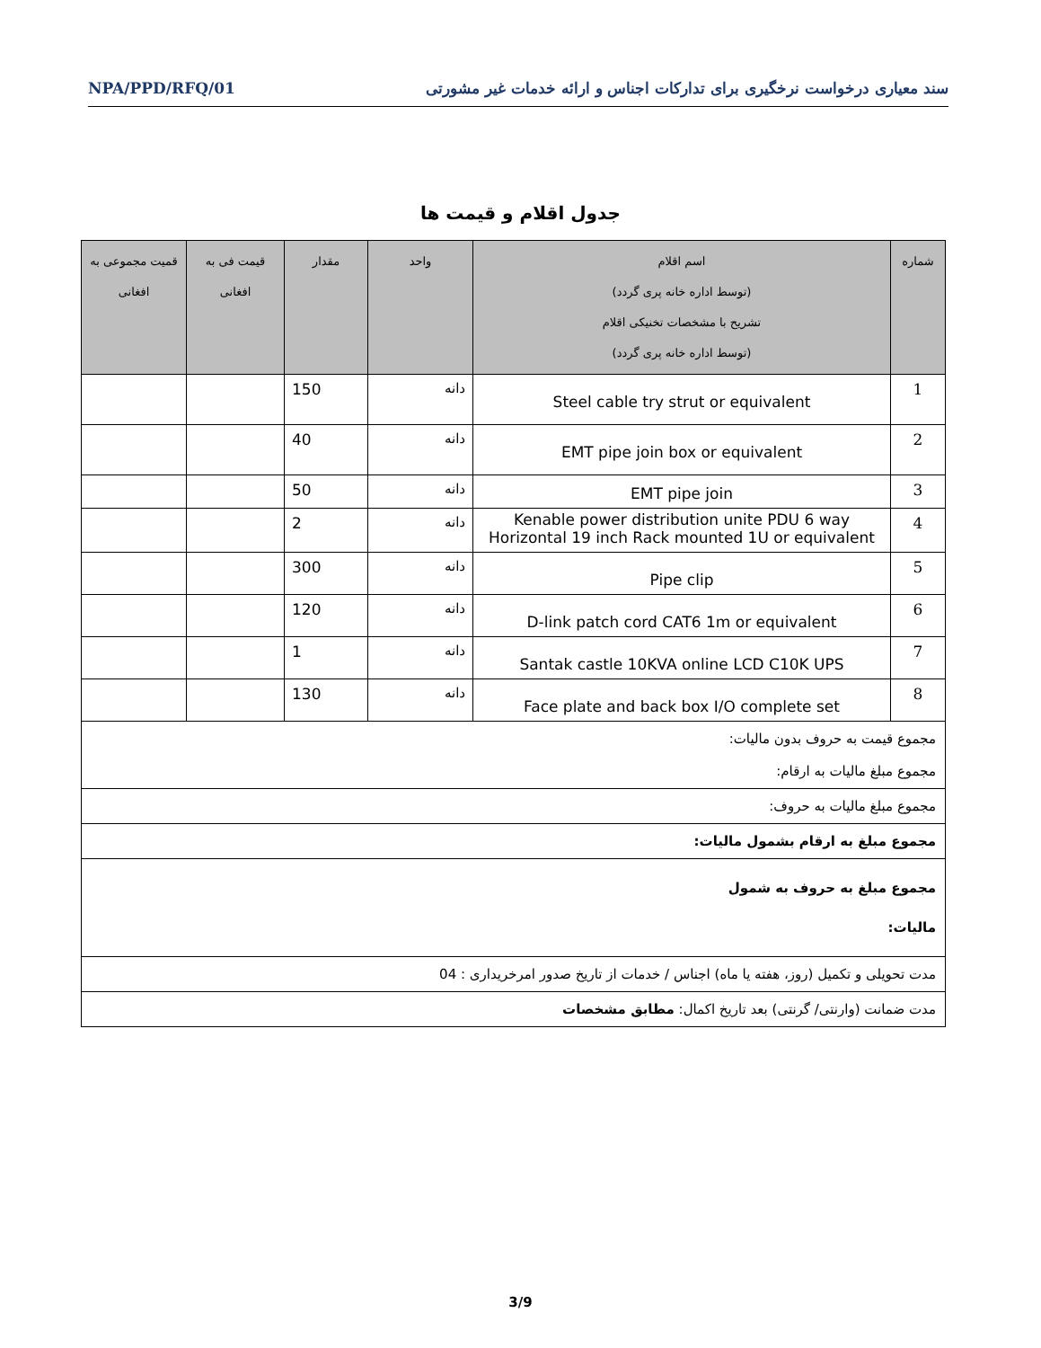سند معیاری درخواست نرخگیری برای تدارکات اجناس و ارائه خدمات غیر مشورتی NPA/PPD/RFQ/01
جدول اقلام و قیمت ها
| شماره | اسم اقلام (توسط اداره خانه پری گردد) تشریح با مشخصات تخنیکی اقلام (توسط اداره خانه پری گردد) | واحد | مقدار | قیمت فی به افغانی | قمیت مجموعی به افغانی |
| --- | --- | --- | --- | --- | --- |
| 1 | Steel cable try strut or equivalent | دانه | 150 | | |
| 2 | EMT pipe join box or equivalent | دانه | 40 | | |
| 3 | EMT pipe join | دانه | 50 | | |
| 4 | Kenable power distribution unite PDU 6 way Horizontal 19 inch Rack mounted 1U or equivalent | دانه | 2 | | |
| 5 | Pipe clip | دانه | 300 | | |
| 6 | D-link patch cord CAT6 1m or equivalent | دانه | 120 | | |
| 7 | Santak castle 10KVA online LCD C10K UPS | دانه | 1 | | |
| 8 | Face plate and back box I/O complete set | دانه | 130 | | |
| مجموع قیمت به حروف بدون مالیات: مجموع مبلغ مالیات به ارقام: | | | | | |
| مجموع مبلغ مالیات به حروف: | | | | | |
| مجموع مبلغ به ارقام بشمول مالیات: | | | | | |
| مجموع مبلغ به حروف به شمول مالیات: | | | | | |
| مدت تحویلی و تکمیل (روز، هفته یا ماه) اجناس / خدمات از تاریخ صدور امرخریداری : 04 | | | | | |
| مدت ضمانت (وارنتی/ گرنتی) بعد تاریخ اکمال: مطابق مشخصات | | | | | |
3/9